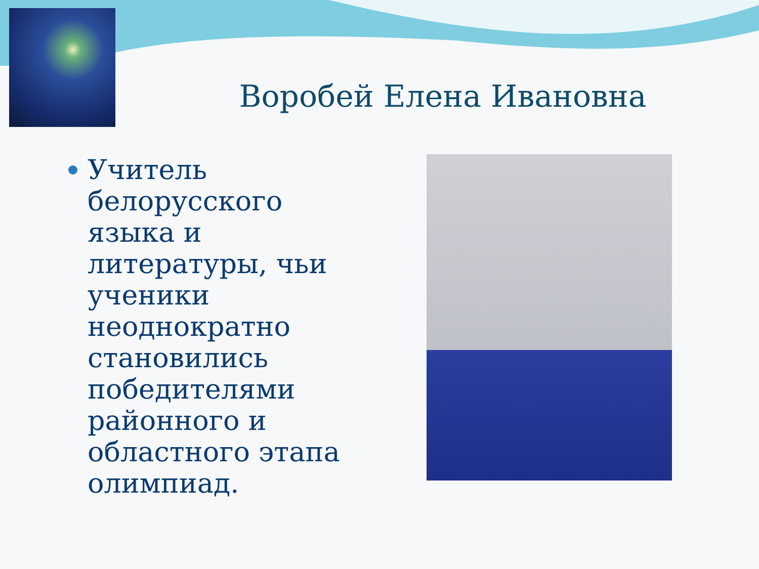Воробей Елена Ивановна
Учитель белорусского языка и литературы, чьи ученики неоднократно становились победителями районного и областного этапа олимпиад.